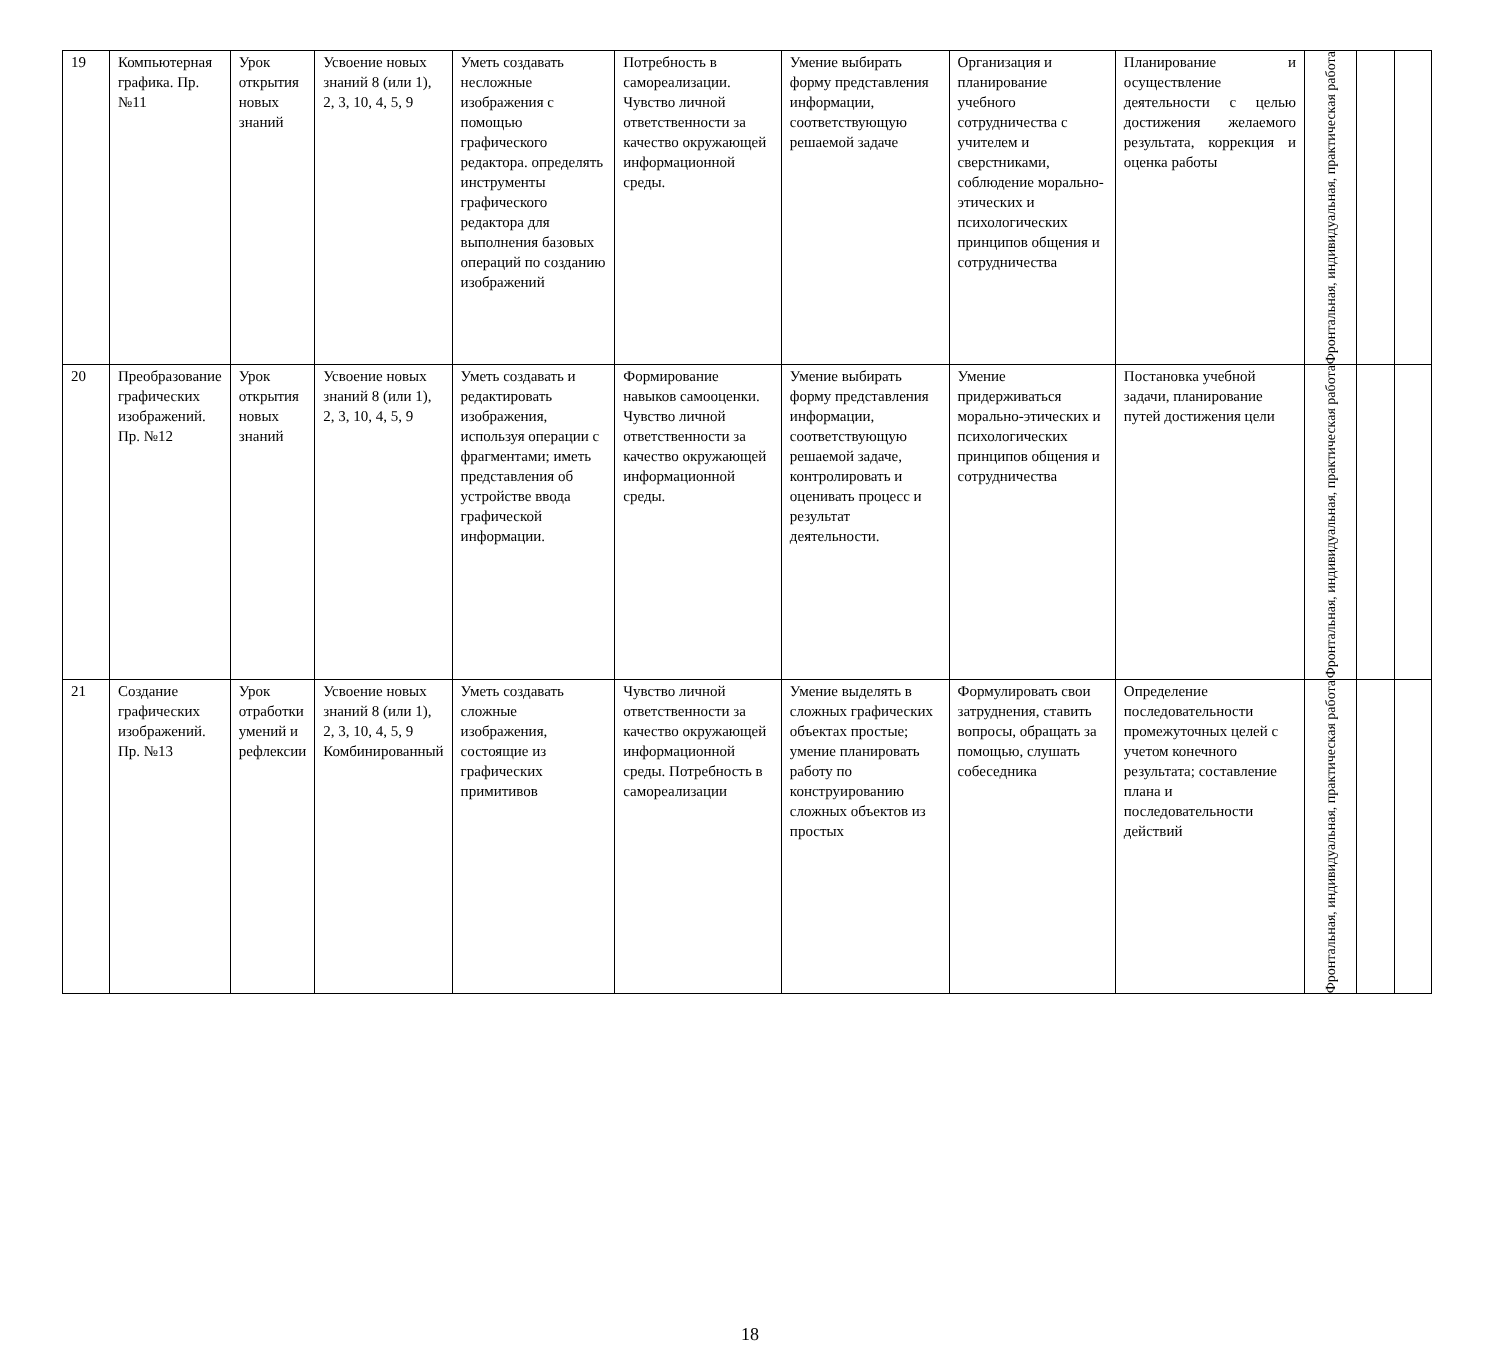| 19 | Компьютерная графика. Пр. №11 | Урок открытия новых знаний | Усвоение новых знаний 8 (или 1), 2, 3, 10, 4, 5, 9 | Уметь создавать несложные изображения с помощью графического редактора. определять инструменты графического редактора для выполнения базовых операций по созданию изображений | Потребность в самореализации. Чувство личной ответственности за качество окружающей информационной среды. | Умение выбирать форму представления информации, соответствующую решаемой задаче | Организация и планирование учебного сотрудничества с учителем и сверстниками, соблюдение морально-этических и психологических принципов общения и сотрудничества | Планирование и осуществление деятельности с целью достижения желаемого результата, коррекция и оценка работы | Фронтальная, индивидуальная, практическая работа | | |
| 20 | Преобразование графических изображений. Пр. №12 | Урок открытия новых знаний | Усвоение новых знаний 8 (или 1), 2, 3, 10, 4, 5, 9 | Уметь создавать и редактировать изображения, используя операции с фрагментами; иметь представления об устройстве ввода графической информации. | Формирование навыков самооценки. Чувство личной ответственности за качество окружающей информационной среды. | Умение выбирать форму представления информации, соответствующую решаемой задаче, контролировать и оценивать процесс и результат деятельности. | Умение придерживаться морально-этических и психологических принципов общения и сотрудничества | Постановка учебной задачи, планирование путей достижения цели | Фронтальная, индивидуальная, практическая работа | | |
| 21 | Создание графических изображений. Пр. №13 | Урок отработки умений и рефлексии | Усвоение новых знаний 8 (или 1), 2, 3, 10, 4, 5, 9 Комбинированный | Уметь создавать сложные изображения, состоящие из графических примитивов | Чувство личной ответственности за качество окружающей информационной среды. Потребность в самореализации | Умение выделять в сложных графических объектах простые; умение планировать работу по конструированию сложных объектов из простых | Формулировать свои затруднения, ставить вопросы, обращать за помощью, слушать собеседника | Определение последовательности промежуточных целей с учетом конечного результата; составление плана и последовательности действий | Фронтальная, индивидуальная, практическая работа | | |
18